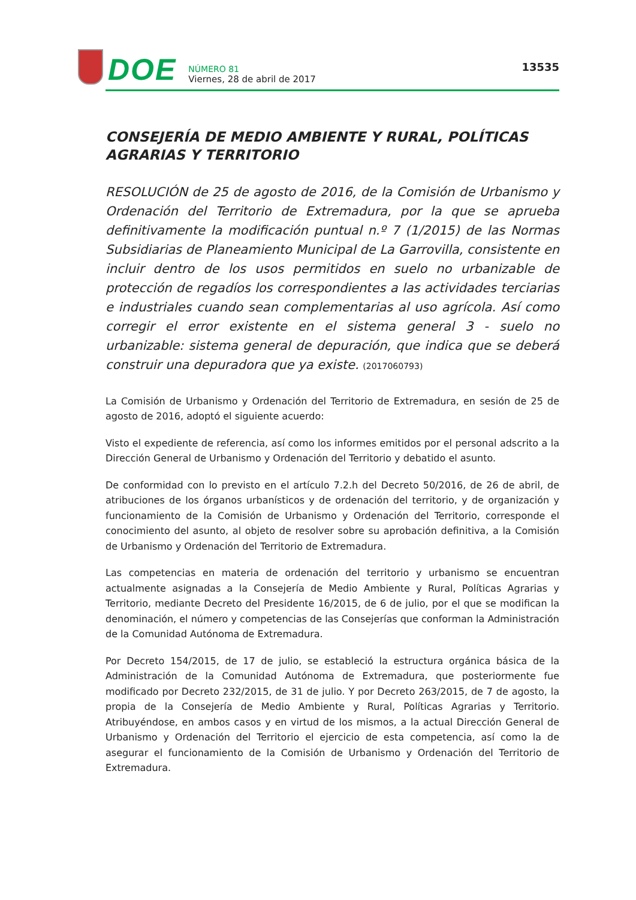DOE
NÚMERO 81
Viernes, 28 de abril de 2017
13535
CONSEJERÍA DE MEDIO AMBIENTE Y RURAL, POLÍTICAS AGRARIAS Y TERRITORIO
RESOLUCIÓN de 25 de agosto de 2016, de la Comisión de Urbanismo y Ordenación del Territorio de Extremadura, por la que se aprueba definitivamente la modificación puntual n.º 7 (1/2015) de las Normas Subsidiarias de Planeamiento Municipal de La Garrovilla, consistente en incluir dentro de los usos permitidos en suelo no urbanizable de protección de regadíos los correspondientes a las actividades terciarias e industriales cuando sean complementarias al uso agrícola. Así como corregir el error existente en el sistema general 3 - suelo no urbanizable: sistema general de depuración, que indica que se deberá construir una depuradora que ya existe. (2017060793)
La Comisión de Urbanismo y Ordenación del Territorio de Extremadura, en sesión de 25 de agosto de 2016, adoptó el siguiente acuerdo:
Visto el expediente de referencia, así como los informes emitidos por el personal adscrito a la Dirección General de Urbanismo y Ordenación del Territorio y debatido el asunto.
De conformidad con lo previsto en el artículo 7.2.h del Decreto 50/2016, de 26 de abril, de atribuciones de los órganos urbanísticos y de ordenación del territorio, y de organización y funcionamiento de la Comisión de Urbanismo y Ordenación del Territorio, corresponde el conocimiento del asunto, al objeto de resolver sobre su aprobación definitiva, a la Comisión de Urbanismo y Ordenación del Territorio de Extremadura.
Las competencias en materia de ordenación del territorio y urbanismo se encuentran actualmente asignadas a la Consejería de Medio Ambiente y Rural, Políticas Agrarias y Territorio, mediante Decreto del Presidente 16/2015, de 6 de julio, por el que se modifican la denominación, el número y competencias de las Consejerías que conforman la Administración de la Comunidad Autónoma de Extremadura.
Por Decreto 154/2015, de 17 de julio, se estableció la estructura orgánica básica de la Administración de la Comunidad Autónoma de Extremadura, que posteriormente fue modificado por Decreto 232/2015, de 31 de julio. Y por Decreto 263/2015, de 7 de agosto, la propia de la Consejería de Medio Ambiente y Rural, Políticas Agrarias y Territorio. Atribuyéndose, en ambos casos y en virtud de los mismos, a la actual Dirección General de Urbanismo y Ordenación del Territorio el ejercicio de esta competencia, así como la de asegurar el funcionamiento de la Comisión de Urbanismo y Ordenación del Territorio de Extremadura.